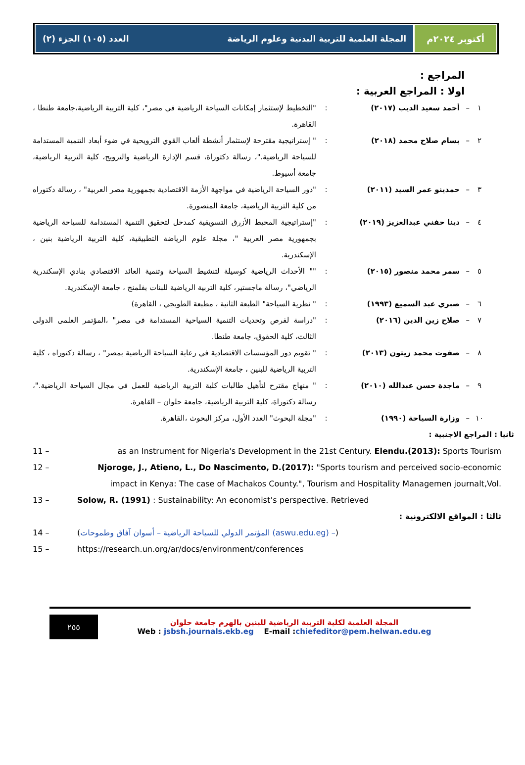أكتوبر ٢٠٢٤م المجلة العلمية للتربية البدنية وعلوم الرياضة العدد (١٠٥) الجزء (٢)
المراجع :
اولا : المراجع العربية :
١ – أحمد سعيد الديب (٢٠١٧): "التخطيط لإستثمار إمكانات السياحة الرياضية في مصر"، كلية التربية الرياضية،جامعة طنطا ، القاهرة.
٢ – بسام صلاح محمد (٢٠١٨): " إستراتيجية مقترحة لإستثمار أنشطة ألعاب القوي الترويحية في ضوء أبعاد التنمية المستدامة للسياحة الرياضية."، رسالة دكتوراة، قسم الإدارة الرياضية والترويح، كلية التربية الرياضية، جامعة أسيوط.
٣ – حمدينو عمر السيد (٢٠١١): "دور السياحة الرياضية في مواجهة الأزمة الاقتصادية بجمهورية مصر العربية" ، رسالة دكتوراه من كلية التربية الرياضية، جامعة المنصورة.
٤ – دينا حفني عبدالعزيز (٢٠١٩): "إستراتيجية المحيط الأزرق التسويقية كمدخل لتحقيق التنمية المستدامة للسياحة الرياضية بجمهورية مصر العربية "، مجلة علوم الرياضة التطبيقية، كلية التربية الرياضية بنين ، الإسكندرية.
٥ – سمر محمد منصور (٢٠١٥): "" الأحداث الرياضية كوسيلة لتنشيط السياحة وتنمية العائد الاقتصادي بنادي الإسكندرية الرياضي"، رسالة ماجستير، كلية التربية الرياضية للبنات بفلمنج ، جامعة الإسكندرية.
٦ – صبري عبد السميع (١٩٩٣): " نظرية السياحة" الطبعة الثانية ، مطبعة الطوبجي ، القاهرة)
٧ – صلاح زين الدين (٢٠١٦): "دراسة لفرص وتحديات التنمية السياحية المستدامة فى مصر" ،المؤتمر العلمى الدولى الثالث، كلية الحقوق، جامعة طنطا.
٨ – صفوت محمد زيتون (٢٠١٣): " تقويم دور المؤسسات الاقتصادية في رعاية السياحة الرياضية بمصر" ، رسالة دكتوراه ، كلية التربية الرياضية للبنين ، جامعة الإسكندرية.
٩ – ماجدة حسن عبدالله (٢٠١٠): " منهاج مقترح لتأهيل طالبات كلية التربية الرياضية للعمل في مجال السياحة الرياضية."، رسالة دكتوراة، كلية التربية الرياضية، جامعة حلوان – القاهرة.
١٠ – وزارة السياحة (١٩٩٠): "مجلة البحوث" العدد الأول، مركز البحوث ،القاهرة.
ثانيا : المراجع الاجنبية :
11 – as an Instrument for Nigeria's Development in the 21st Century. Elendu.(2013): Sports Tourism
12 – Njoroge, J., Atieno, L., Do Nascimento, D.(2017): "Sports tourism and perceived socio-economic impact in Kenya: The case of Machakos County.", Tourism and Hospitality Managemen journalt,Vol.
13 – Solow, R. (1991) : Sustainability: An economist’s perspective. Retrieved
ثالثا : المواقع الالكترونية :
14 – (المؤتمر الدولي للسياحة الرياضية – أسوان آفاق وطموحات (aswu.edu.eg) –)
15 – https://research.un.org/ar/docs/environment/conferences
٢٥٥
المجلة العلمية لكلية التربية الرياضية للبنين بالهرم جامعة حلوان
Web : jsbsh.journals.ekb.eg E-mail :chiefeditor@pem.helwan.edu.eg